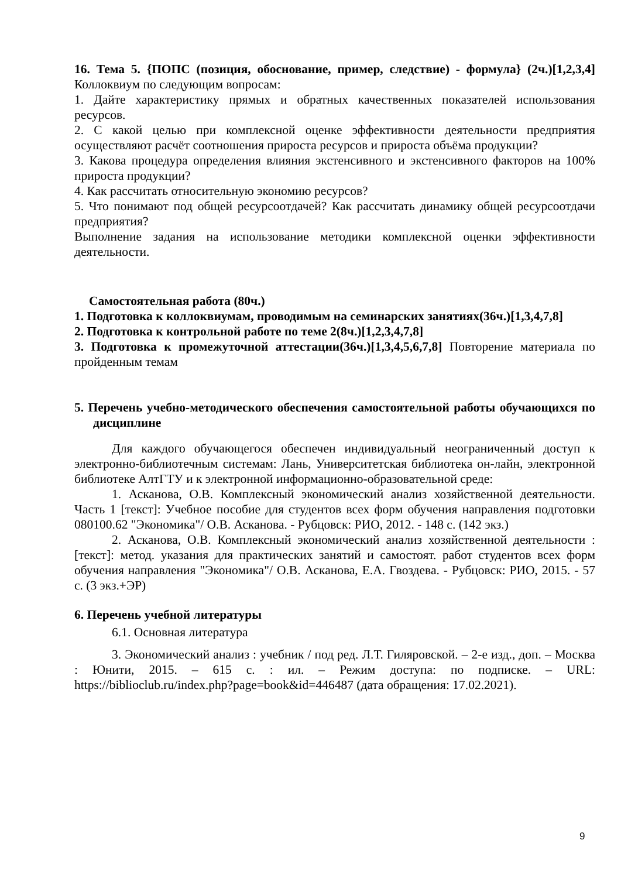16. Тема 5. {ПОПС (позиция, обоснование, пример, следствие) - формула} (2ч.)[1,2,3,4] Коллоквиум по следующим вопросам:
1. Дайте характеристику прямых и обратных качественных показателей использования ресурсов.
2. С какой целью при комплексной оценке эффективности деятельности предприятия осуществляют расчёт соотношения прироста ресурсов и прироста объёма продукции?
3. Какова процедура определения влияния экстенсивного и экстенсивного факторов на 100% прироста продукции?
4. Как рассчитать относительную экономию ресурсов?
5. Что понимают под общей ресурсоотдачей? Как рассчитать динамику общей ресурсоотдачи предприятия?
Выполнение задания на использование методики комплексной оценки эффективности деятельности.
Самостоятельная работа (80ч.)
1. Подготовка к коллоквиумам, проводимым на семинарских занятиях(36ч.)[1,3,4,7,8]
2. Подготовка к контрольной работе по теме 2(8ч.)[1,2,3,4,7,8]
3. Подготовка к промежуточной аттестации(36ч.)[1,3,4,5,6,7,8] Повторение материала по пройденным темам
5. Перечень учебно-методического обеспечения самостоятельной работы обучающихся по дисциплине
Для каждого обучающегося обеспечен индивидуальный неограниченный доступ к электронно-библиотечным системам: Лань, Университетская библиотека он-лайн, электронной библиотеке АлтГТУ и к электронной информационно-образовательной среде:
1. Асканова, О.В. Комплексный экономический анализ хозяйственной деятельности. Часть 1 [текст]: Учебное пособие для студентов всех форм обучения направления подготовки 080100.62 "Экономика"/ О.В. Асканова. - Рубцовск: РИО, 2012. - 148 с. (142 экз.)
2. Асканова, О.В. Комплексный экономический анализ хозяйственной деятельности : [текст]: метод. указания для практических занятий и самостоят. работ студентов всех форм обучения направления "Экономика"/ О.В. Асканова, Е.А. Гвоздева. - Рубцовск: РИО, 2015. - 57 с. (3 экз.+ЭР)
6. Перечень учебной литературы
6.1. Основная литература
3. Экономический анализ : учебник / под ред. Л.Т. Гиляровской. – 2-е изд., доп. – Москва : Юнити, 2015. – 615 с. : ил. – Режим доступа: по подписке. – URL: https://biblioclub.ru/index.php?page=book&id=446487 (дата обращения: 17.02.2021).
9